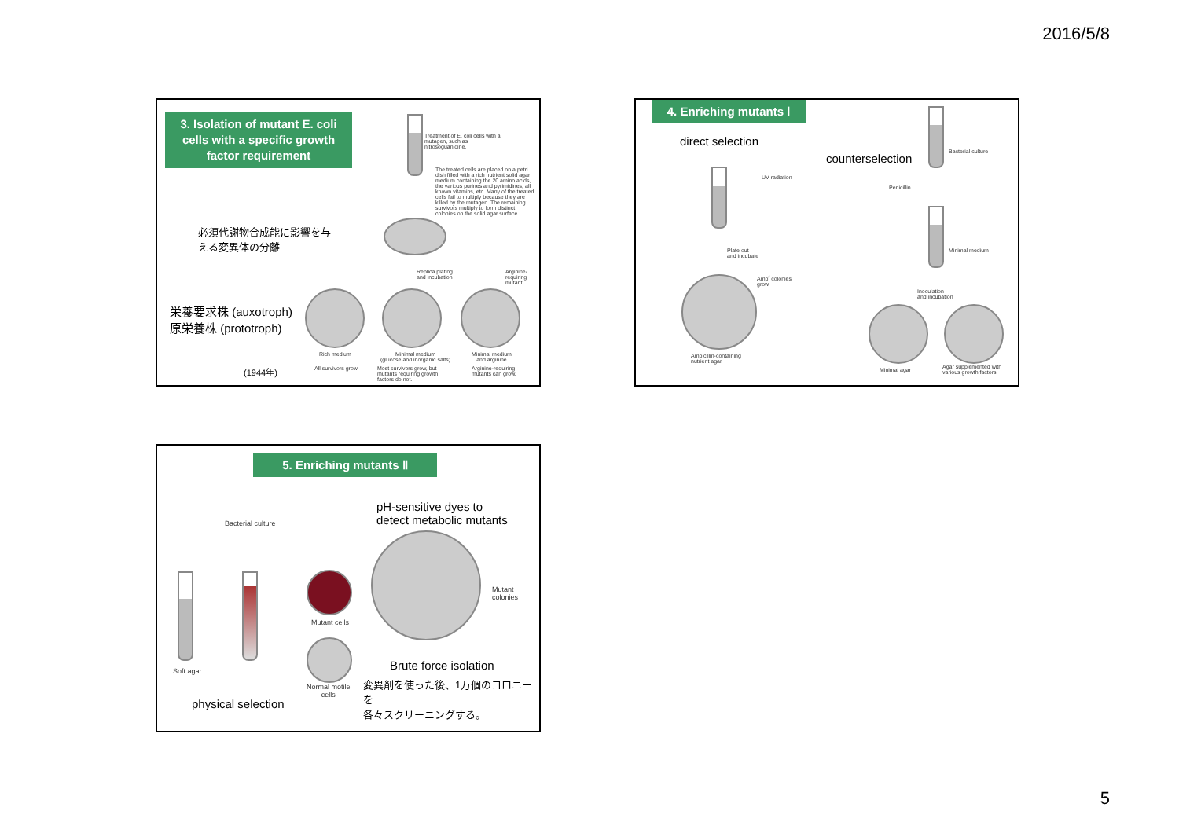2016/5/8
3. Isolation of mutant E. coli cells with a specific growth factor requirement
Treatment of E. coli cells with a mutagen, such as nitrosoguanidine.
The treated cells are placed on a petri dish filled with a rich nutrient solid agar medium containing the 20 amino acids, the various purines and pyrimidines, all known vitamins, etc. Many of the treated cells fail to multiply because they are killed by the mutagen. The remaining survivors multiply to form distinct colonies on the solid agar surface.
必須代謝物合成能に影響を与
える変異体の分離
Replica plating
and incubation
Arginine-
requiring
mutant
栄養要求株 (auxotroph)
原栄養株 (prototroph)
Rich medium
Minimal medium
(glucose and inorganic salts)
Minimal medium
and arginine
(1944年) All survivors grow.
Most survivors grow, but mutants requiring growth factors do not.
Arginine-requiring mutants can grow.
4. Enriching mutants Ⅰ
direct selection
counterselection
UV radiation
Plate out
and incubate
Amp<sup>r</sup> colonies
grow
Ampicillin-containing
nutrient agar
Bacterial culture
Penicillin
Minimal medium
Inoculation
and incubation
Minimal agar
Agar supplemented with
various growth factors
5. Enriching mutants Ⅱ
Bacterial culture
Mutant cells
Soft agar
Normal motile
cells
physical selection
pH-sensitive dyes to
detect metabolic mutants
Mutant colonies
Brute force isolation
変異剤を使った後、1万個のコロニーを
各々スクリーニングする。
5